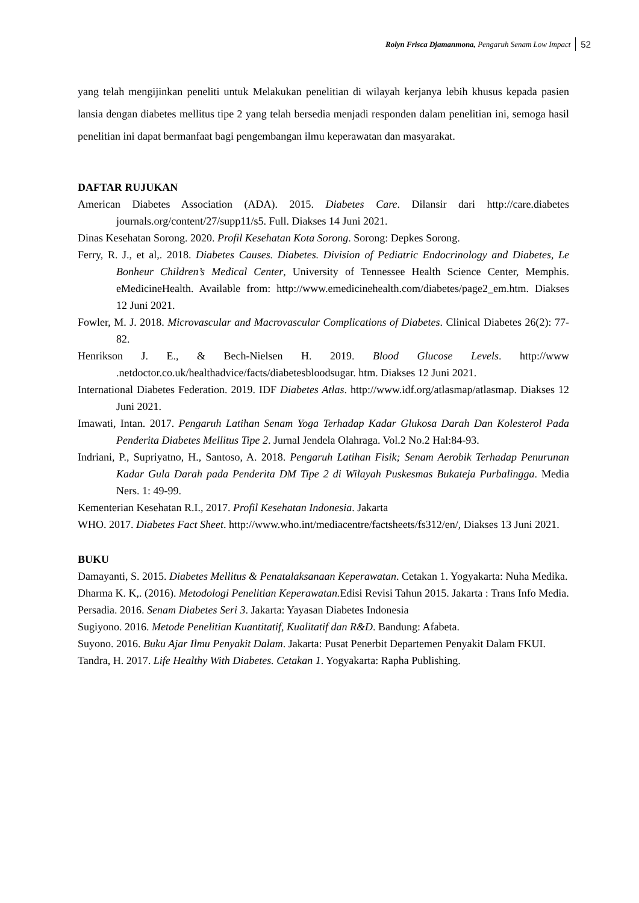Rolyn Frisca Djamanmona, Pengaruh Senam Low Impact 52
yang telah mengijinkan peneliti untuk Melakukan penelitian di wilayah kerjanya lebih khusus kepada pasien lansia dengan diabetes mellitus tipe 2 yang telah bersedia menjadi responden dalam penelitian ini, semoga hasil penelitian ini dapat bermanfaat bagi pengembangan ilmu keperawatan dan masyarakat.
DAFTAR RUJUKAN
American Diabetes Association (ADA). 2015. Diabetes Care. Dilansir dari http://care.diabetes journals.org/content/27/supp11/s5. Full. Diakses 14 Juni 2021.
Dinas Kesehatan Sorong. 2020. Profil Kesehatan Kota Sorong. Sorong: Depkes Sorong.
Ferry, R. J., et al,. 2018. Diabetes Causes. Diabetes. Division of Pediatric Endocrinology and Diabetes, Le Bonheur Children’s Medical Center, University of Tennessee Health Science Center, Memphis. eMedicineHealth. Available from: http://www.emedicinehealth.com/diabetes/page2_em.htm. Diakses 12 Juni 2021.
Fowler, M. J. 2018. Microvascular and Macrovascular Complications of Diabetes. Clinical Diabetes 26(2): 77- 82.
Henrikson J. E., & Bech-Nielsen H. 2019. Blood Glucose Levels. http://www .netdoctor.co.uk/healthadvice/facts/diabetesbloodsugar. htm. Diakses 12 Juni 2021.
International Diabetes Federation. 2019. IDF Diabetes Atlas. http://www.idf.org/atlasmap/atlasmap. Diakses 12 Juni 2021.
Imawati, Intan. 2017. Pengaruh Latihan Senam Yoga Terhadap Kadar Glukosa Darah Dan Kolesterol Pada Penderita Diabetes Mellitus Tipe 2. Jurnal Jendela Olahraga. Vol.2 No.2 Hal:84-93.
Indriani, P., Supriyatno, H., Santoso, A. 2018. Pengaruh Latihan Fisik; Senam Aerobik Terhadap Penurunan Kadar Gula Darah pada Penderita DM Tipe 2 di Wilayah Puskesmas Bukateja Purbalingga. Media Ners. 1: 49-99.
Kementerian Kesehatan R.I., 2017. Profil Kesehatan Indonesia. Jakarta
WHO. 2017. Diabetes Fact Sheet. http://www.who.int/mediacentre/factsheets/fs312/en/, Diakses 13 Juni 2021.
BUKU
Damayanti, S. 2015. Diabetes Mellitus & Penatalaksanaan Keperawatan. Cetakan 1. Yogyakarta: Nuha Medika.
Dharma K. K,. (2016). Metodologi Penelitian Keperawatan. Edisi Revisi Tahun 2015. Jakarta : Trans Info Media.
Persadia. 2016. Senam Diabetes Seri 3. Jakarta: Yayasan Diabetes Indonesia
Sugiyono. 2016. Metode Penelitian Kuantitatif, Kualitatif dan R&D. Bandung: Afabeta.
Suyono. 2016. Buku Ajar Ilmu Penyakit Dalam. Jakarta: Pusat Penerbit Departemen Penyakit Dalam FKUI.
Tandra, H. 2017. Life Healthy With Diabetes. Cetakan 1. Yogyakarta: Rapha Publishing.